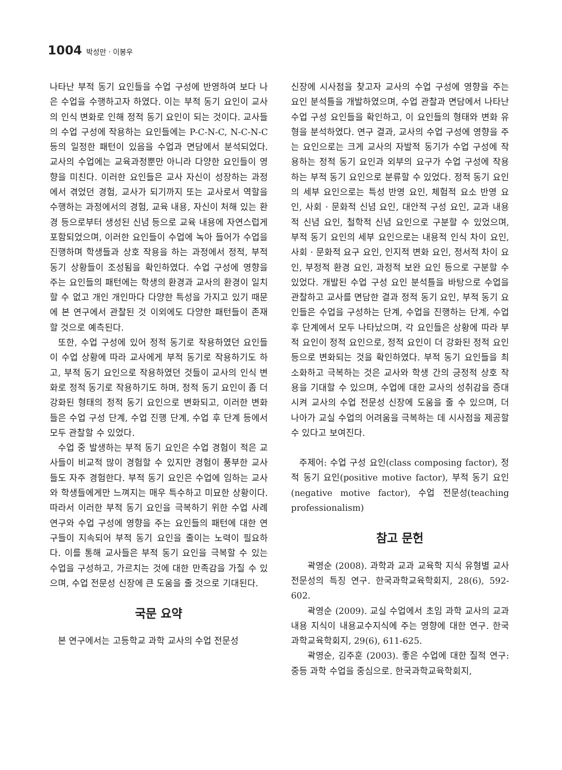1004 박성만 · 이봉우
나타난 부적 동기 요인들을 수업 구성에 반영하여 보다 나은 수업을 수행하고자 하였다. 이는 부적 동기 요인이 교사의 인식 변화로 인해 정적 동기 요인이 되는 것이다. 교사들의 수업 구성에 작용하는 요인들에는 P-C-N-C, N-C-N-C 등의 일정한 패턴이 있음을 수업과 면담에서 분석되었다. 교사의 수업에는 교육과정뿐만 아니라 다양한 요인들이 영향을 미친다. 이러한 요인들은 교사 자신이 성장하는 과정에서 겪었던 경험, 교사가 되기까지 또는 교사로서 역할을 수행하는 과정에서의 경험, 교육 내용, 자신이 처해 있는 환경 등으로부터 생성된 신념 등으로 교육 내용에 자연스럽게 포함되었으며, 이러한 요인들이 수업에 녹아 들어가 수업을 진행하며 학생들과 상호 작용을 하는 과정에서 정적, 부적 동기 상황들이 조성됨을 확인하였다. 수업 구성에 영향을 주는 요인들의 패턴에는 학생의 환경과 교사의 환경이 일치할 수 없고 개인 개인마다 다양한 특성을 가지고 있기 때문에 본 연구에서 관찰된 것 이외에도 다양한 패턴들이 존재할 것으로 예측된다.
또한, 수업 구성에 있어 정적 동기로 작용하였던 요인들이 수업 상황에 따라 교사에게 부적 동기로 작용하기도 하고, 부적 동기 요인으로 작용하였던 것들이 교사의 인식 변화로 정적 동기로 작용하기도 하며, 정적 동기 요인이 좀 더 강화된 형태의 정적 동기 요인으로 변화되고, 이러한 변화들은 수업 구성 단계, 수업 진행 단계, 수업 후 단계 등에서 모두 관찰할 수 있었다.
수업 중 발생하는 부적 동기 요인은 수업 경험이 적은 교사들이 비교적 많이 경험할 수 있지만 경험이 풍부한 교사들도 자주 경험한다. 부적 동기 요인은 수업에 임하는 교사와 학생들에게만 느껴지는 매우 특수하고 미묘한 상황이다. 따라서 이러한 부적 동기 요인을 극복하기 위한 수업 사례 연구와 수업 구성에 영향을 주는 요인들의 패턴에 대한 연구들이 지속되어 부적 동기 요인을 줄이는 노력이 필요하다. 이를 통해 교사들은 부적 동기 요인을 극복할 수 있는 수업을 구성하고, 가르치는 것에 대한 만족감을 가질 수 있으며, 수업 전문성 신장에 큰 도움을 줄 것으로 기대된다.
국문 요약
본 연구에서는 고등학교 과학 교사의 수업 전문성
신장에 시사점을 찾고자 교사의 수업 구성에 영향을 주는 요인 분석틀을 개발하였으며, 수업 관찰과 면담에서 나타난 수업 구성 요인들을 확인하고, 이 요인들의 형태와 변화 유형을 분석하였다. 연구 결과, 교사의 수업 구성에 영향을 주는 요인으로는 크게 교사의 자발적 동기가 수업 구성에 작용하는 정적 동기 요인과 외부의 요구가 수업 구성에 작용하는 부적 동기 요인으로 분류할 수 있었다. 정적 동기 요인의 세부 요인으로는 특성 반영 요인, 체험적 요소 반영 요인, 사회 · 문화적 신념 요인, 대안적 구성 요인, 교과 내용적 신념 요인, 철학적 신념 요인으로 구분할 수 있었으며, 부적 동기 요인의 세부 요인으로는 내용적 인식 차이 요인, 사회 · 문화적 요구 요인, 인지적 변화 요인, 정서적 차이 요인, 부정적 환경 요인, 과정적 보완 요인 등으로 구분할 수 있었다. 개발된 수업 구성 요인 분석틀을 바탕으로 수업을 관찰하고 교사를 면담한 결과 정적 동기 요인, 부적 동기 요인들은 수업을 구성하는 단계, 수업을 진행하는 단계, 수업 후 단계에서 모두 나타났으며, 각 요인들은 상황에 따라 부적 요인이 정적 요인으로, 정적 요인이 더 강화된 정적 요인 등으로 변화되는 것을 확인하였다. 부적 동기 요인들을 최소화하고 극복하는 것은 교사와 학생 간의 긍정적 상호 작용을 기대할 수 있으며, 수업에 대한 교사의 성취감을 증대시켜 교사의 수업 전문성 신장에 도움을 줄 수 있으며, 더 나아가 교실 수업의 어려움을 극복하는 데 시사점을 제공할 수 있다고 보여진다.
주제어: 수업 구성 요인(class composing factor), 정적 동기 요인(positive motive factor), 부적 동기 요인(negative motive factor), 수업 전문성(teaching professionalism)
참고 문헌
곽영순 (2008). 과학과 교과 교육학 지식 유형별 교사 전문성의 특징 연구. 한국과학교육학회지, 28(6), 592-602.
곽영순 (2009). 교실 수업에서 초임 과학 교사의 교과 내용 지식이 내용교수지식에 주는 영향에 대한 연구. 한국과학교육학회지, 29(6), 611-625.
곽영순, 김주훈 (2003). 좋은 수업에 대한 질적 연구: 중등 과학 수업을 중심으로. 한국과학교육학회지,